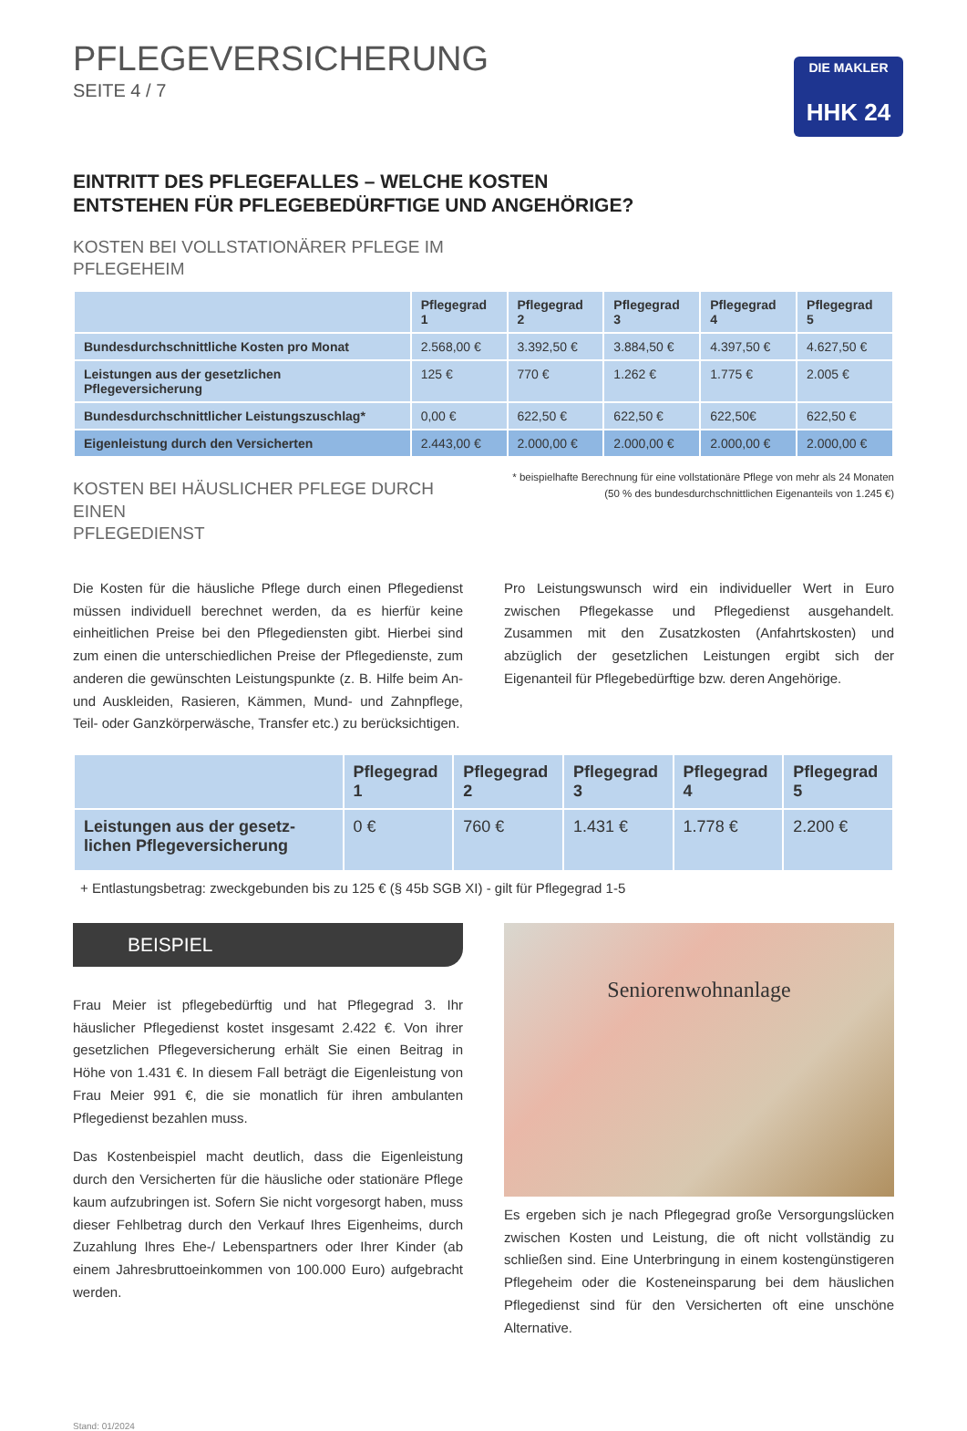PFLEGEVERSICHERUNG
SEITE 4 / 7
DIE MAKLER
HHK 24
EINTRITT DES PFLEGEFALLES – WELCHE KOSTEN
ENTSTEHEN FÜR PFLEGEBEDÜRFTIGE UND ANGEHÖRIGE?
KOSTEN BEI VOLLSTATIONÄRER PFLEGE IM
PFLEGEHEIM
| | Pflegegrad 1 | Pflegegrad 2 | Pflegegrad 3 | Pflegegrad 4 | Pflegegrad 5 |
| --- | --- | --- | --- | --- | --- |
| Bundesdurchschnittliche Kosten pro Monat | 2.568,00 € | 3.392,50 € | 3.884,50 € | 4.397,50 € | 4.627,50 € |
| Leistungen aus der gesetzlichen Pflegeversicherung | 125 € | 770 € | 1.262 € | 1.775 € | 2.005 € |
| Bundesdurchschnittlicher Leistungszuschlag* | 0,00 € | 622,50 € | 622,50 € | 622,50€ | 622,50 € |
| Eigenleistung durch den Versicherten | 2.443,00 € | 2.000,00 € | 2.000,00 € | 2.000,00 € | 2.000,00 € |
KOSTEN BEI HÄUSLICHER PFLEGE DURCH EINEN
PFLEGEDIENST
* beispielhafte Berechnung für eine vollstationäre Pflege von mehr als 24 Monaten (50 % des bundesdurchschnittlichen Eigenanteils von 1.245 €)
Die Kosten für die häusliche Pflege durch einen Pflegedienst müssen individuell berechnet werden, da es hierfür keine einheitlichen Preise bei den Pflegediensten gibt. Hierbei sind zum einen die unterschied­lichen Preise der Pflegedienste, zum anderen die gewünschten Leis­tungspunkte (z. B. Hilfe beim An- und Auskleiden, Rasieren, Kämmen, Mund- und Zahnpflege, Teil- oder Ganzkörperwäsche, Transfer etc.) zu berücksichtigen.
Pro Leistungswunsch wird ein individueller Wert in Euro zwischen Pflegekasse und Pflegedienst ausgehandelt. Zusammen mit den Zusatzkosten (Anfahrtskosten) und abzüglich der gesetzlichen Leis­tungen ergibt sich der Eigenanteil für Pflegebedürftige bzw. deren Angehörige.
| | Pflegegrad 1 | Pflegegrad 2 | Pflegegrad 3 | Pflegegrad 4 | Pflegegrad 5 |
| --- | --- | --- | --- | --- | --- |
| Leistungen aus der gesetz­lichen Pflegeversicherung | 0 € | 760 € | 1.431 € | 1.778 € | 2.200 € |
+ Entlastungsbetrag: zweckgebunden bis zu 125 € (§ 45b SGB XI) - gilt für Pflegegrad 1-5
BEISPIEL
Frau Meier ist pflegebedürftig und hat Pflegegrad 3. Ihr häuslicher Pflegedienst kostet insgesamt 2.422 €. Von ihrer gesetzlichen Pflege­versicherung erhält Sie einen Beitrag in Höhe von 1.431 €. In diesem Fall beträgt die Eigenleistung von Frau Meier 991 €, die sie monatlich für ihren ambulanten Pflegedienst bezahlen muss.
Das Kostenbeispiel macht deutlich, dass die Eigenleistung durch den Versicherten für die häusliche oder stationäre Pflege kaum aufzubrin­gen ist. Sofern Sie nicht vorgesorgt haben, muss dieser Fehlbetrag durch den Verkauf Ihres Eigenheims, durch Zuzahlung Ihres Ehe-/ Lebenspartners oder Ihrer Kinder (ab einem Jahresbruttoeinkommen von 100.000 Euro) aufgebracht werden.
Seniorenwohnanlage
Es ergeben sich je nach Pflegegrad große Versorgungslücken zwi­schen Kosten und Leistung, die oft nicht vollständig zu schließen sind. Eine Unterbringung in einem kostengünstigeren Pflegeheim oder die Kosteneinsparung bei dem häuslichen Pflegedienst sind für den Ver­sicherten oft eine unschöne Alternative.
Stand: 01/2024